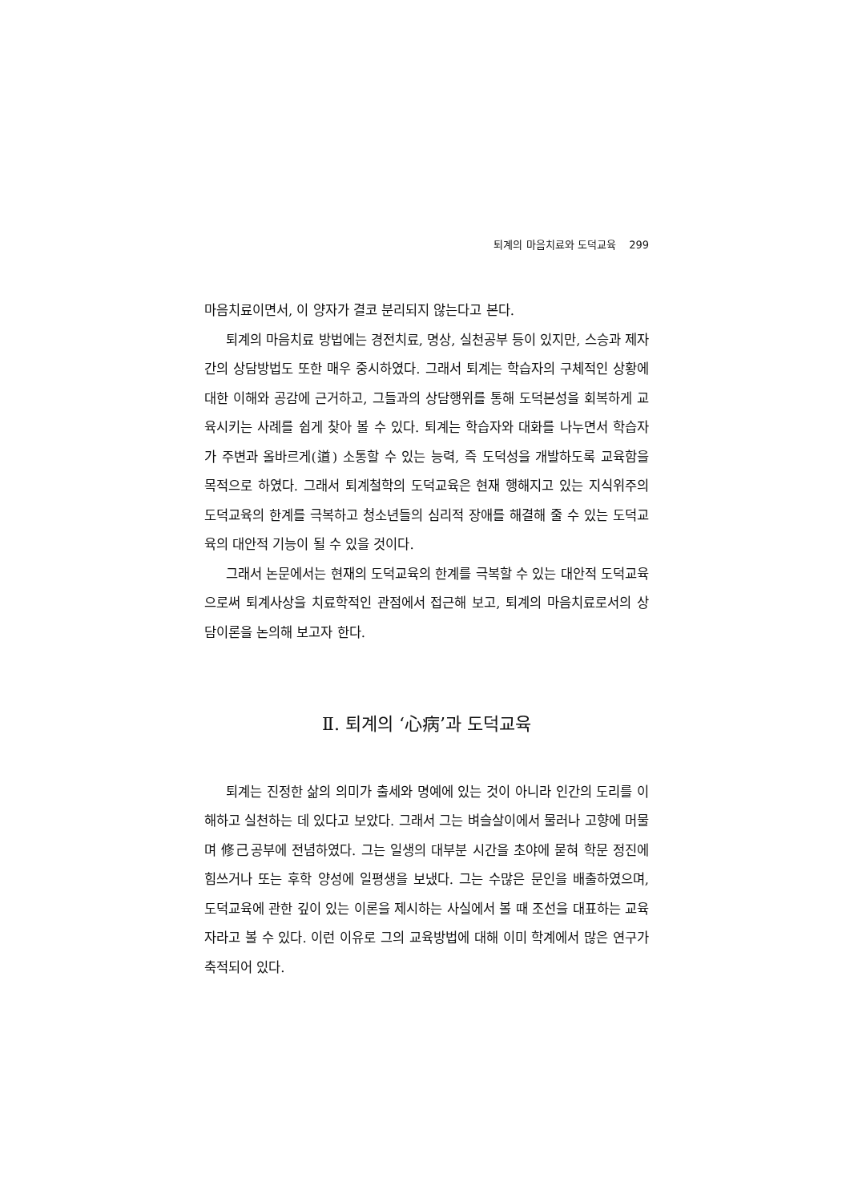퇴계의 마음치료와 도덕교육 299
마음치료이면서, 이 양자가 결코 분리되지 않는다고 본다.
퇴계의 마음치료 방법에는 경전치료, 명상, 실천공부 등이 있지만, 스승과 제자 간의 상담방법도 또한 매우 중시하였다. 그래서 퇴계는 학습자의 구체적인 상황에 대한 이해와 공감에 근거하고, 그들과의 상담행위를 통해 도덕본성을 회복하게 교육시키는 사례를 쉽게 찾아 볼 수 있다. 퇴계는 학습자와 대화를 나누면서 학습자가 주변과 올바르게(道) 소통할 수 있는 능력, 즉 도덕성을 개발하도록 교육함을 목적으로 하였다. 그래서 퇴계철학의 도덕교육은 현재 행해지고 있는 지식위주의 도덕교육의 한계를 극복하고 청소년들의 심리적 장애를 해결해 줄 수 있는 도덕교육의 대안적 기능이 될 수 있을 것이다.
그래서 논문에서는 현재의 도덕교육의 한계를 극복할 수 있는 대안적 도덕교육으로써 퇴계사상을 치료학적인 관점에서 접근해 보고, 퇴계의 마음치료로서의 상담이론을 논의해 보고자 한다.
Ⅱ. 퇴계의 ‘心病’과 도덕교육
퇴계는 진정한 삶의 의미가 출세와 명예에 있는 것이 아니라 인간의 도리를 이해하고 실천하는 데 있다고 보았다. 그래서 그는 벼슬살이에서 물러나 고향에 머물며 修己공부에 전념하였다. 그는 일생의 대부분 시간을 초야에 묻혀 학문 정진에 힘쓰거나 또는 후학 양성에 일평생을 보냈다. 그는 수많은 문인을 배출하였으며, 도덕교육에 관한 깊이 있는 이론을 제시하는 사실에서 볼 때 조선을 대표하는 교육자라고 볼 수 있다. 이런 이유로 그의 교육방법에 대해 이미 학계에서 많은 연구가 축적되어 있다.